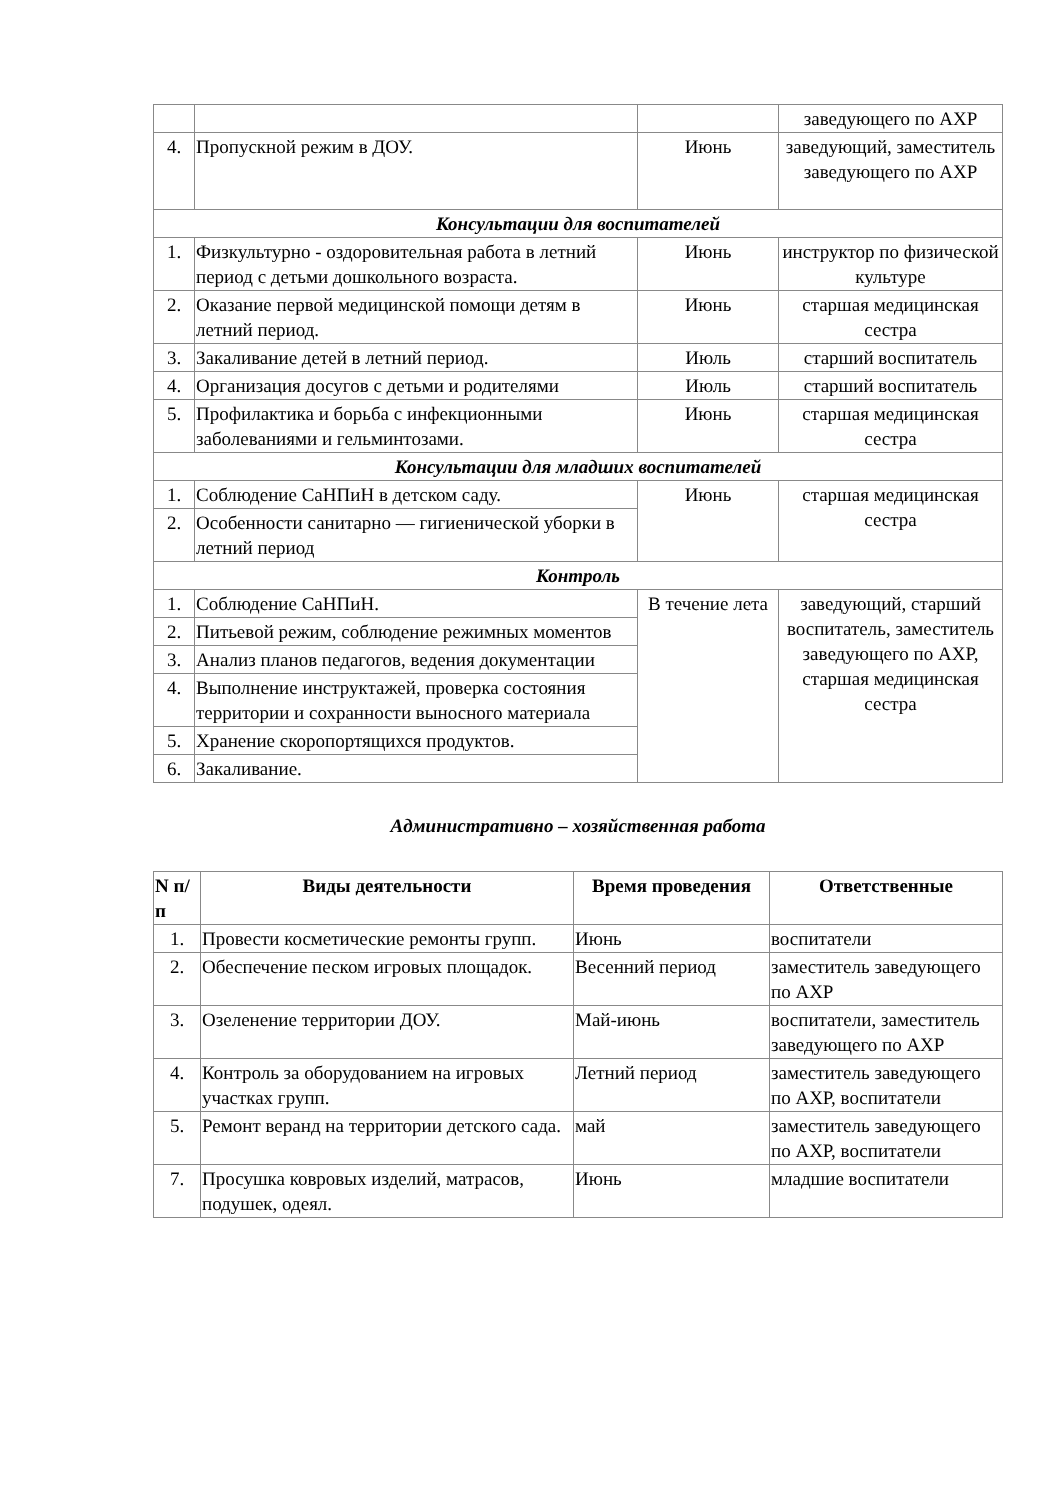| | | | заведующего по АХР |
| 4. | Пропускной режим в ДОУ. | Июнь | заведующий, заместитель заведующего по АХР |
| Консультации для воспитателей | | | |
| 1. | Физкультурно - оздоровительная работа в летний период с детьми дошкольного возраста. | Июнь | инструктор по физической культуре |
| 2. | Оказание первой медицинской помощи детям в летний период. | Июнь | старшая медицинская сестра |
| 3. | Закаливание детей в летний период. | Июль | старший воспитатель |
| 4. | Организация досугов с детьми и родителями | Июль | старший воспитатель |
| 5. | Профилактика и борьба с инфекционными заболеваниями и гельминтозами. | Июнь | старшая медицинская сестра |
| Консультации для младших воспитателей | | | |
| 1. | Соблюдение СаНПиН в детском саду. | Июнь | старшая медицинская сестра |
| 2. | Особенности санитарно — гигиенической уборки в летний период | | |
| Контроль | | | |
| 1. | Соблюдение СаНПиН. | В течение лета | заведующий, старший воспитатель, заместитель заведующего по АХР, старшая медицинская сестра |
| 2. | Питьевой режим, соблюдение режимных моментов | | |
| 3. | Анализ планов педагогов, ведения документации | | |
| 4. | Выполнение инструктажей, проверка состояния территории и сохранности выносного материала | | |
| 5. | Хранение скоропортящихся продуктов. | | |
| 6. | Закаливание. | | |
Административно – хозяйственная работа
| N п/п | Виды деятельности | Время проведения | Ответственные |
| --- | --- | --- | --- |
| 1. | Провести косметические ремонты групп. | Июнь | воспитатели |
| 2. | Обеспечение песком игровых площадок. | Весенний период | заместитель заведующего по АХР |
| 3. | Озеленение территории ДОУ. | Май-июнь | воспитатели, заместитель заведующего по АХР |
| 4. | Контроль за оборудованием на игровых участках групп. | Летний период | заместитель заведующего по АХР, воспитатели |
| 5. | Ремонт веранд на территории детского сада. | май | заместитель заведующего по АХР, воспитатели |
| 7. | Просушка ковровых изделий, матрасов, подушек, одеял. | Июнь | младшие воспитатели |